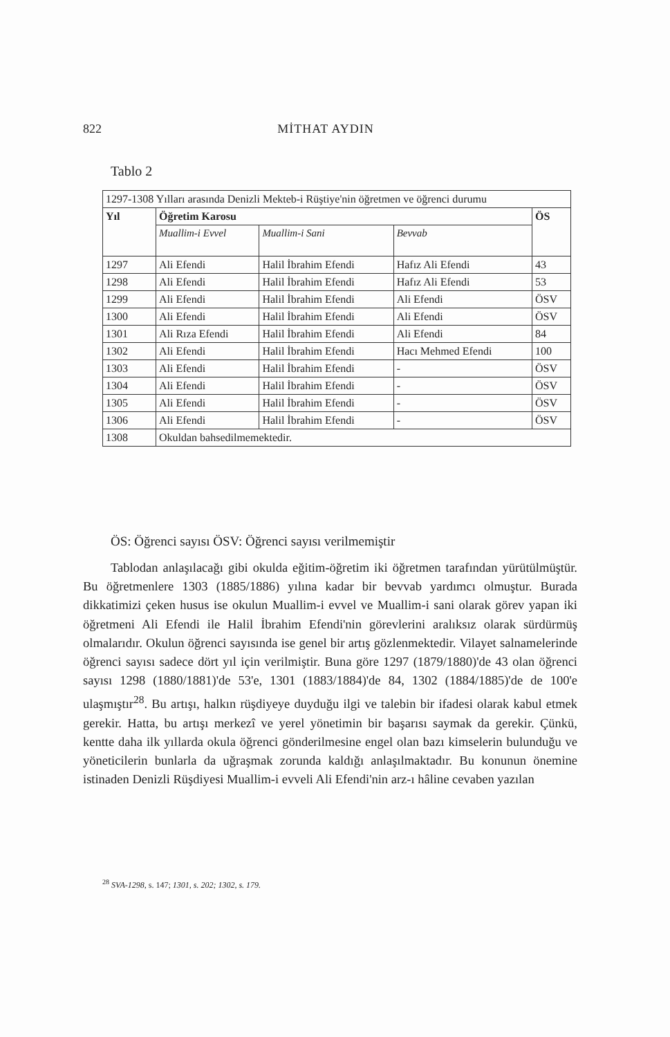822 MİTHAT AYDIN
Tablo 2
| 1297-1308 Yılları arasında Denizli Mekteb-i Rüştiye'nin öğretmen ve öğrenci durumu | | | | |
| Yıl | Öğretim Karosu | | | ÖS |
| | Muallim-i Evvel | Muallim-i Sani | Bevvab | |
| 1297 | Ali Efendi | Halil İbrahim Efendi | Hafız Ali Efendi | 43 |
| 1298 | Ali Efendi | Halil İbrahim Efendi | Hafız Ali Efendi | 53 |
| 1299 | Ali Efendi | Halil İbrahim Efendi | Ali Efendi | ÖSV |
| 1300 | Ali Efendi | Halil İbrahim Efendi | Ali Efendi | ÖSV |
| 1301 | Ali Rıza Efendi | Halil İbrahim Efendi | Ali Efendi | 84 |
| 1302 | Ali Efendi | Halil İbrahim Efendi | Hacı Mehmed Efendi | 100 |
| 1303 | Ali Efendi | Halil İbrahim Efendi | - | ÖSV |
| 1304 | Ali Efendi | Halil İbrahim Efendi | - | ÖSV |
| 1305 | Ali Efendi | Halil İbrahim Efendi | - | ÖSV |
| 1306 | Ali Efendi | Halil İbrahim Efendi | - | ÖSV |
| 1308 | Okuldan bahsedilmemektedir. | | | |
ÖS: Öğrenci sayısı ÖSV: Öğrenci sayısı verilmemiştir
Tablodan anlaşılacağı gibi okulda eğitim-öğretim iki öğretmen tarafından yürütülmüştür. Bu öğretmenlere 1303 (1885/1886) yılına kadar bir bevvab yardımcı olmuştur. Burada dikkatimizi çeken husus ise okulun Muallim-i evvel ve Muallim-i sani olarak görev yapan iki öğretmeni Ali Efendi ile Halil İbrahim Efendi'nin görevlerini aralıksız olarak sürdürmüş olmalarıdır. Okulun öğrenci sayısında ise genel bir artış gözlenmektedir. Vilayet salnamelerinde öğrenci sayısı sadece dört yıl için verilmiştir. Buna göre 1297 (1879/1880)'de 43 olan öğrenci sayısı 1298 (1880/1881)'de 53'e, 1301 (1883/1884)'de 84, 1302 (1884/1885)'de de 100'e ulaşmıştır<sup>28</sup>. Bu artışı, halkın rüşdiyeye duyduğu ilgi ve talebin bir ifadesi olarak kabul etmek gerekir. Hatta, bu artışı merkezî ve yerel yönetimin bir başarısı saymak da gerekir. Çünkü, kentte daha ilk yıllarda okula öğrenci gönderilmesine engel olan bazı kimselerin bulunduğu ve yöneticilerin bunlarla da uğraşmak zorunda kaldığı anlaşılmaktadır. Bu konunun önemine istinaden Denizli Rüşdiyesi Muallim-i evveli Ali Efendi'nin arz-ı hâline cevaben yazılan
<sup>28</sup> SVA-1298, s. 147; 1301, s. 202; 1302, s. 179.